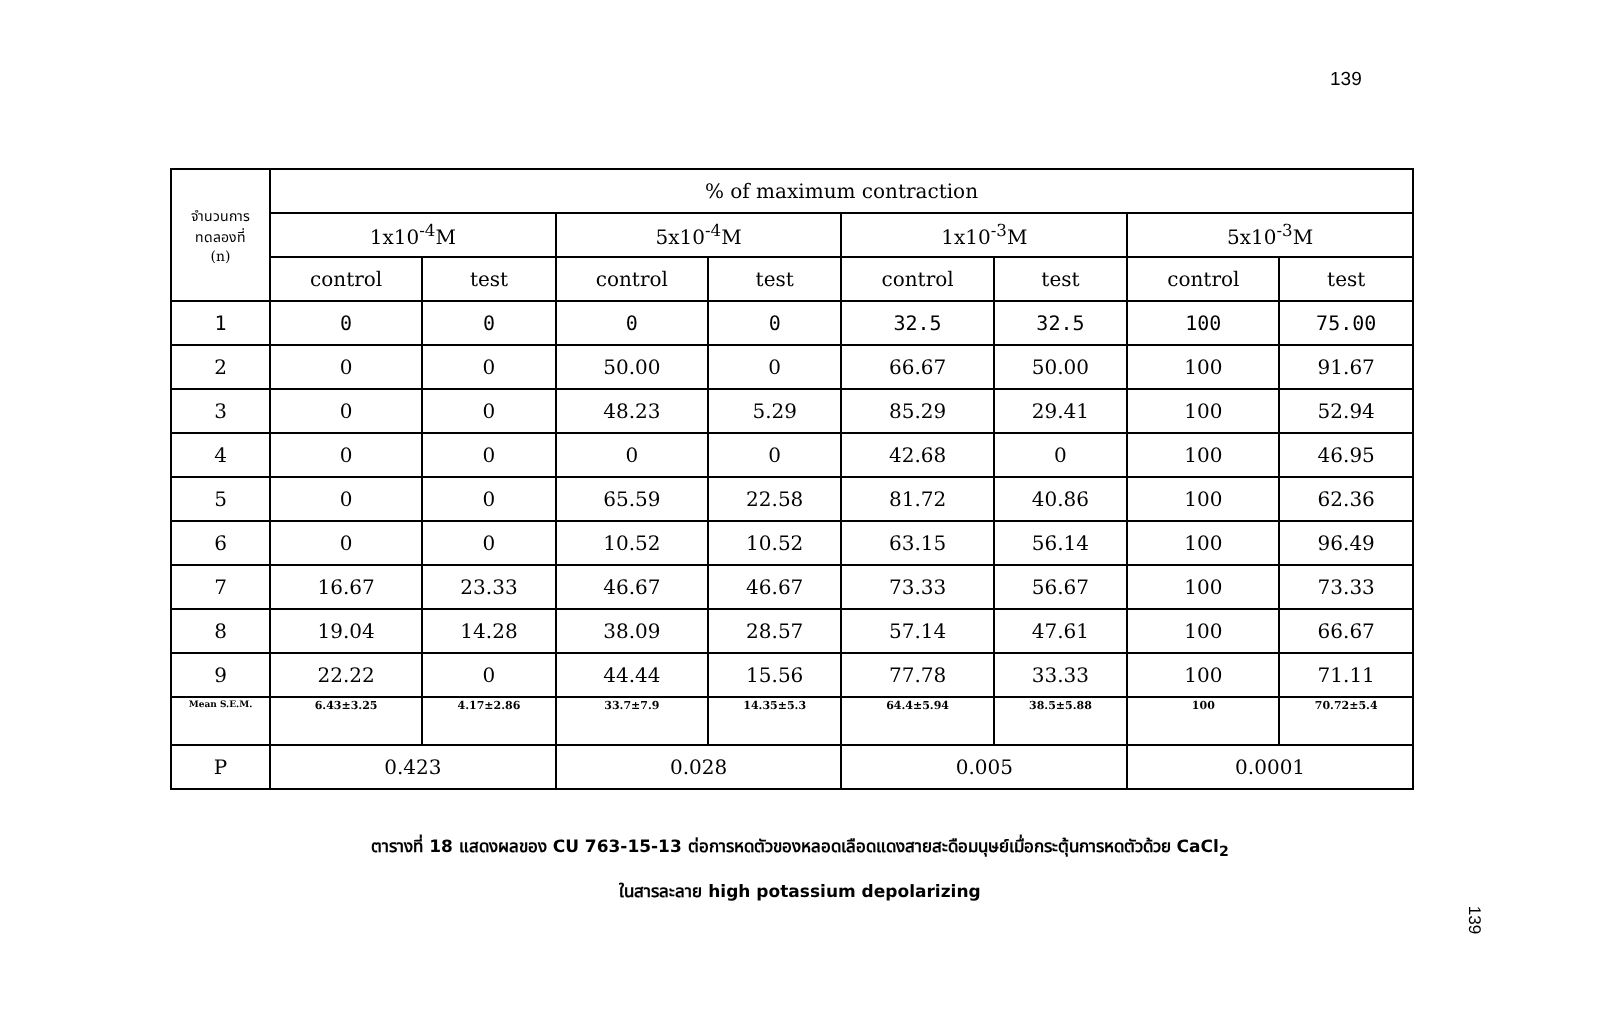139
| จำนวนการ ทดลองที่ (n) | % of maximum contraction | | | | | | | |
| --- | --- | --- | --- | --- | --- | --- | --- | --- |
| | 1x10<sup>-4</sup>M | | 5x10<sup>-4</sup>M | | 1x10<sup>-3</sup>M | | 5x10<sup>-3</sup>M | |
| | control | test | control | test | control | test | control | test |
| 1 | 0 | 0 | 0 | 0 | 32.5 | 32.5 | 100 | 75.00 |
| 2 | 0 | 0 | 50.00 | 0 | 66.67 | 50.00 | 100 | 91.67 |
| 3 | 0 | 0 | 48.23 | 5.29 | 85.29 | 29.41 | 100 | 52.94 |
| 4 | 0 | 0 | 0 | 0 | 42.68 | 0 | 100 | 46.95 |
| 5 | 0 | 0 | 65.59 | 22.58 | 81.72 | 40.86 | 100 | 62.36 |
| 6 | 0 | 0 | 10.52 | 10.52 | 63.15 | 56.14 | 100 | 96.49 |
| 7 | 16.67 | 23.33 | 46.67 | 46.67 | 73.33 | 56.67 | 100 | 73.33 |
| 8 | 19.04 | 14.28 | 38.09 | 28.57 | 57.14 | 47.61 | 100 | 66.67 |
| 9 | 22.22 | 0 | 44.44 | 15.56 | 77.78 | 33.33 | 100 | 71.11 |
| Mean S.E.M. | 6.43±3.25 | 4.17±2.86 | 33.7±7.9 | 14.35±5.3 | 64.4±5.94 | 38.5±5.88 | 100 | 70.72±5.4 |
| P | 0.423 | | 0.028 | | 0.005 | | 0.0001 | |
ตารางที่ 18 แสดงผลของ CU 763-15-13 ต่อการหดตัวของหลอดเลือดแดงสายสะดือมนุษย์เมื่อกระตุ้นการหดตัวด้วย CaCl<sub>2</sub>
ในสารละลาย high potassium depolarizing
139